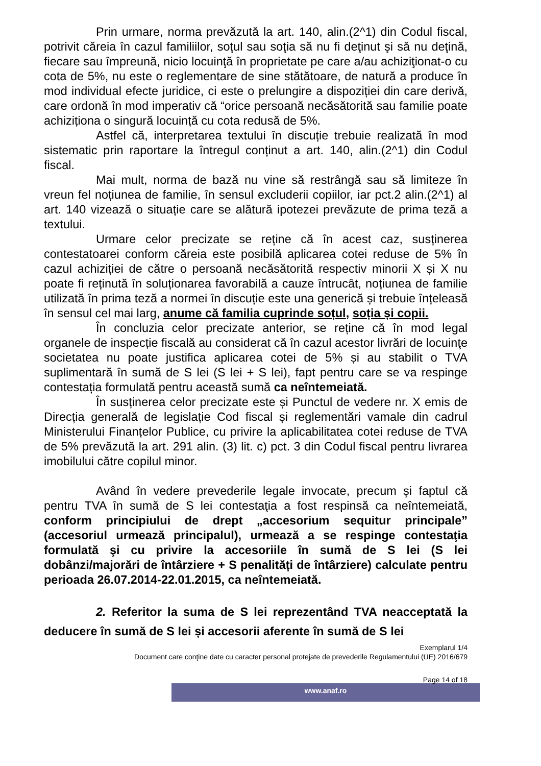Prin urmare, norma prevăzută la art. 140, alin.(2^1) din Codul fiscal, potrivit căreia în cazul familiilor, soţul sau soţia să nu fi deţinut şi să nu deţină, fiecare sau împreună, nicio locuinţă în proprietate pe care a/au achiziţionat-o cu cota de 5%, nu este o reglementare de sine stătătoare, de natură a produce în mod individual efecte juridice, ci este o prelungire a dispoziției din care derivă, care ordonă în mod imperativ că “orice persoană necăsătorită sau familie poate achiziționa o singură locuință cu cota redusă de 5%.
Astfel că, interpretarea textului în discuție trebuie realizată în mod sistematic prin raportare la întregul conținut a art. 140, alin.(2^1) din Codul fiscal.
Mai mult, norma de bază nu vine să restrângă sau să limiteze în vreun fel noțiunea de familie, în sensul excluderii copiilor, iar pct.2 alin.(2^1) al art. 140 vizează o situație care se alătură ipotezei prevăzute de prima teză a textului.
Urmare celor precizate se reține că în acest caz, susținerea contestatoarei conform căreia este posibilă aplicarea cotei reduse de 5% în cazul achiziției de către o persoană necăsătorită respectiv minorii X și X nu poate fi reținută în soluționarea favorabilă a cauze întrucât, noțiunea de familie utilizată în prima teză a normei în discuție este una generică și trebuie înțeleasă în sensul cel mai larg, anume că familia cuprinde soțul, soția și copii.
În concluzia celor precizate anterior, se reține că în mod legal organele de inspecție fiscală au considerat că în cazul acestor livrări de locuinţe societatea nu poate justifica aplicarea cotei de 5% și au stabilit o TVA suplimentară în sumă de S lei (S lei + S lei), fapt pentru care se va respinge contestația formulată pentru această sumă ca neîntemeiată.
În susținerea celor precizate este și Punctul de vedere nr. X emis de Direcția generală de legislație Cod fiscal și reglementări vamale din cadrul Ministerului Finanțelor Publice, cu privire la aplicabilitatea cotei reduse de TVA de 5% prevăzută la art. 291 alin. (3) lit. c) pct. 3 din Codul fiscal pentru livrarea imobilului către copilul minor.
Având în vedere prevederile legale invocate, precum şi faptul că pentru TVA în sumă de S lei contestaţia a fost respinsă ca neîntemeiată, conform principiului de drept „accesorium sequitur principale” (accesoriul urmează principalul), urmează a se respinge contestaţia formulată şi cu privire la accesoriile în sumă de S lei (S lei dobânzi/majorări de întârziere + S penalități de întârziere) calculate pentru perioada 26.07.2014-22.01.2015, ca neîntemeiată.
2. Referitor la suma de S lei reprezentând TVA neacceptată la deducere în sumă de S lei și accesorii aferente în sumă de S lei
Exemplarul 1/4
Document care conţine date cu caracter personal protejate de prevederile Regulamentului (UE) 2016/679
Page 14 of 18
www.anaf.ro